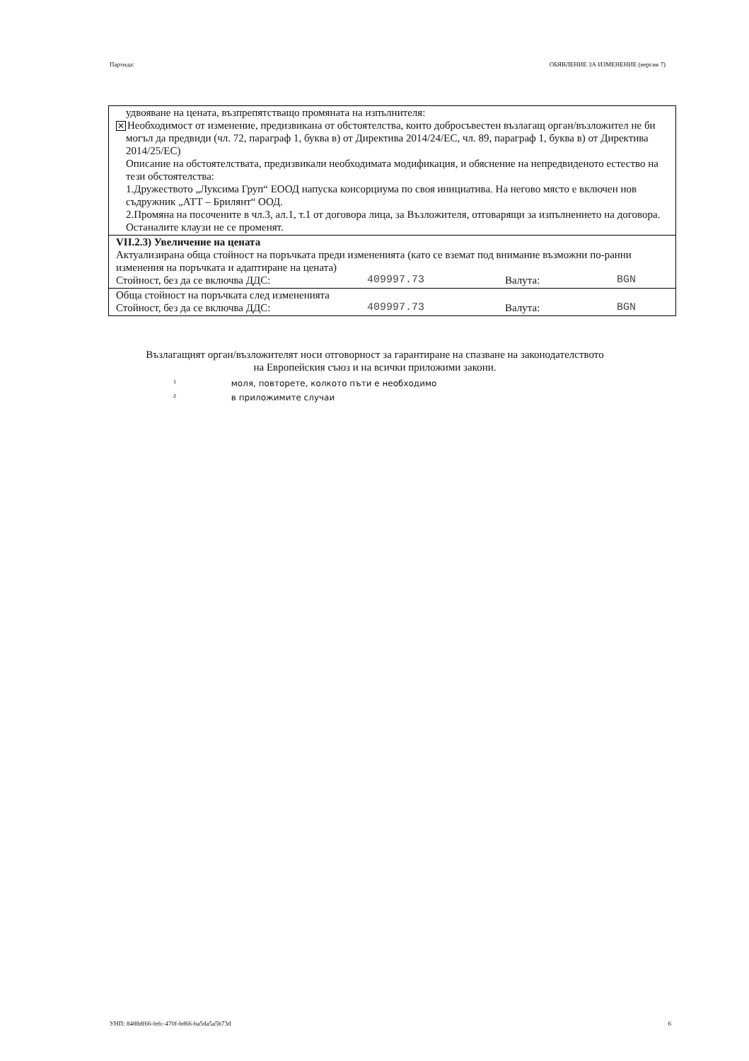Партида: ОБЯВЛЕНИЕ ЗА ИЗМЕНЕНИЕ (версия 7)
удвояване на цената, възпрепятстващо промяната на изпълнителя:
✕ Необходимост от изменение, предизвикана от обстоятелства, които добросъвестен възлагащ орган/възложител не би могъл да предвиди (чл. 72, параграф 1, буква в) от Директива 2014/24/ЕС, чл. 89, параграф 1, буква в) от Директива 2014/25/ЕС)
Описание на обстоятелствата, предизвикали необходимата модификация, и обяснение на непредвиденото естество на тези обстоятелства:
1.Дружеството „Луксима Груп“ ЕООД напуска консорциума по своя инициатива. На негово място е включен нов съдружник „АТТ – Брилянт“ ООД.
2.Промяна на посочените в чл.3, ал.1, т.1 от договора лица, за Възложителя, отговарящи за изпълнението на договора.
Останалите клаузи не се променят.
VII.2.3) Увеличение на цената
Актуализирана обща стойност на поръчката преди измененията (като се вземат под внимание възможни по-ранни изменения на поръчката и адаптиране на цената)
Стойност, без да се включва ДДС: 409997.73 Валута: BGN
Обща стойност на поръчката след измененията
Стойност, без да се включва ДДС: 409997.73 Валута: BGN
Възлагащият орган/възложителят носи отговорност за гарантиране на спазване на законодателството на Европейския съюз и на всички приложими закони.
<sup>1</sup> моля, повторете, колкото пъти е необходимо
<sup>2</sup> в приложимите случаи
УНП: 8488df66-fefc-470f-bd66-ba5da5a5b73d 6